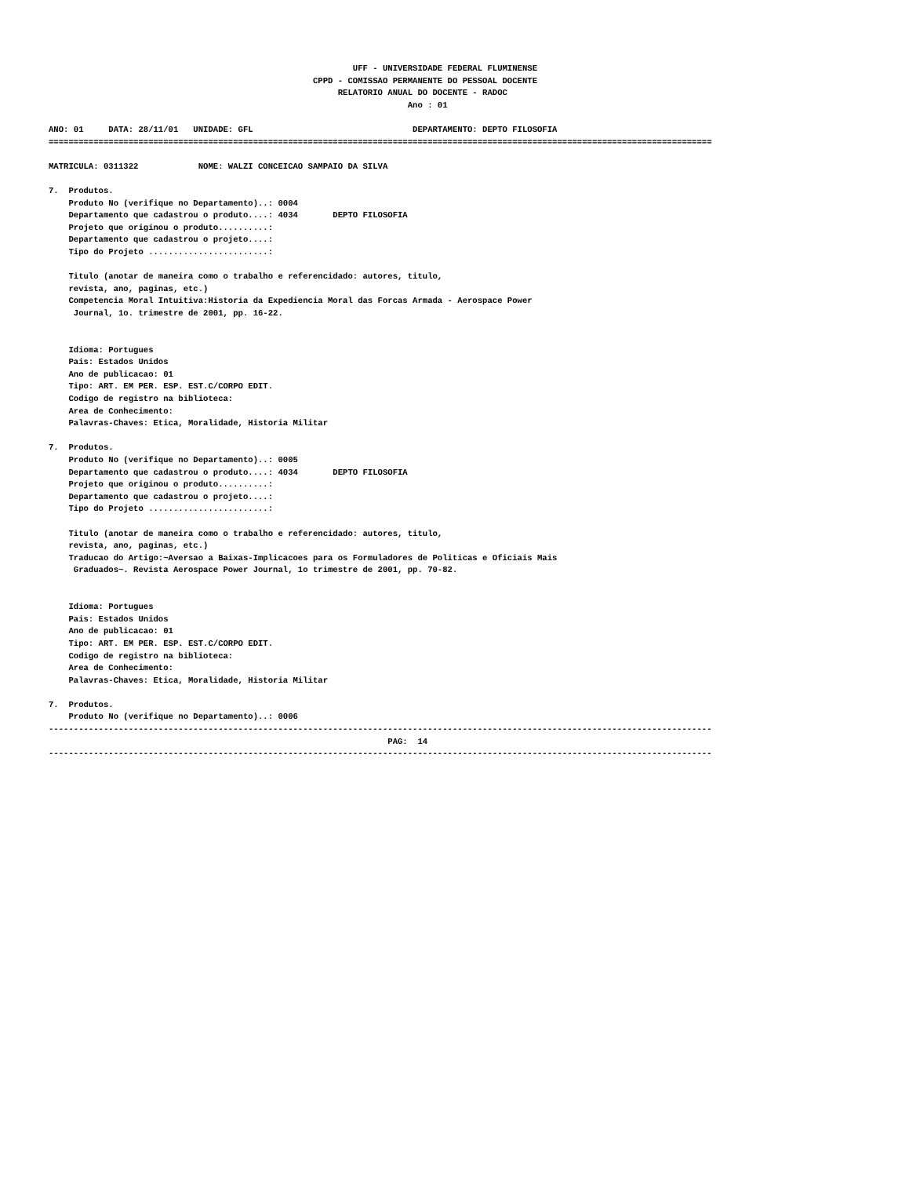UFF - UNIVERSIDADE FEDERAL FLUMINENSE
                                                     CPPD - COMISSAO PERMANENTE DO PESSOAL DOCENTE
                                                          RELATORIO ANUAL DO DOCENTE - RADOC
                                                                        Ano : 01

ANO: 01     DATA: 28/11/01   UNIDADE: GFL                                DEPARTAMENTO: DEPTO FILOSOFIA
=====================================================================================================================================

MATRICULA: 0311322            NOME: WALZI CONCEICAO SAMPAIO DA SILVA

7.  Produtos.
    Produto No (verifique no Departamento)..: 0004
    Departamento que cadastrou o produto....: 4034       DEPTO FILOSOFIA
    Projeto que originou o produto..........:
    Departamento que cadastrou o projeto....:
    Tipo do Projeto ........................:

    Titulo (anotar de maneira como o trabalho e referencidado: autores, titulo,
    revista, ano, paginas, etc.)
    Competencia Moral Intuitiva:Historia da Expediencia Moral das Forcas Armada - Aerospace Power
     Journal, 1o. trimestre de 2001, pp. 16-22.


    Idioma: Portugues
    Pais: Estados Unidos
    Ano de publicacao: 01
    Tipo: ART. EM PER. ESP. EST.C/CORPO EDIT.
    Codigo de registro na biblioteca:
    Area de Conhecimento:
    Palavras-Chaves: Etica, Moralidade, Historia Militar

7.  Produtos.
    Produto No (verifique no Departamento)..: 0005
    Departamento que cadastrou o produto....: 4034       DEPTO FILOSOFIA
    Projeto que originou o produto..........:
    Departamento que cadastrou o projeto....:
    Tipo do Projeto ........................:

    Titulo (anotar de maneira como o trabalho e referencidado: autores, titulo,
    revista, ano, paginas, etc.)
    Traducao do Artigo:~Aversao a Baixas-Implicacoes para os Formuladores de Politicas e Oficiais Mais
     Graduados~. Revista Aerospace Power Journal, 1o trimestre de 2001, pp. 70-82.


    Idioma: Portugues
    Pais: Estados Unidos
    Ano de publicacao: 01
    Tipo: ART. EM PER. ESP. EST.C/CORPO EDIT.
    Codigo de registro na biblioteca:
    Area de Conhecimento:
    Palavras-Chaves: Etica, Moralidade, Historia Militar

7.  Produtos.
    Produto No (verifique no Departamento)..: 0006
-------------------------------------------------------------------------------------------------------------------------------------
                                                                    PAG:  14
-------------------------------------------------------------------------------------------------------------------------------------